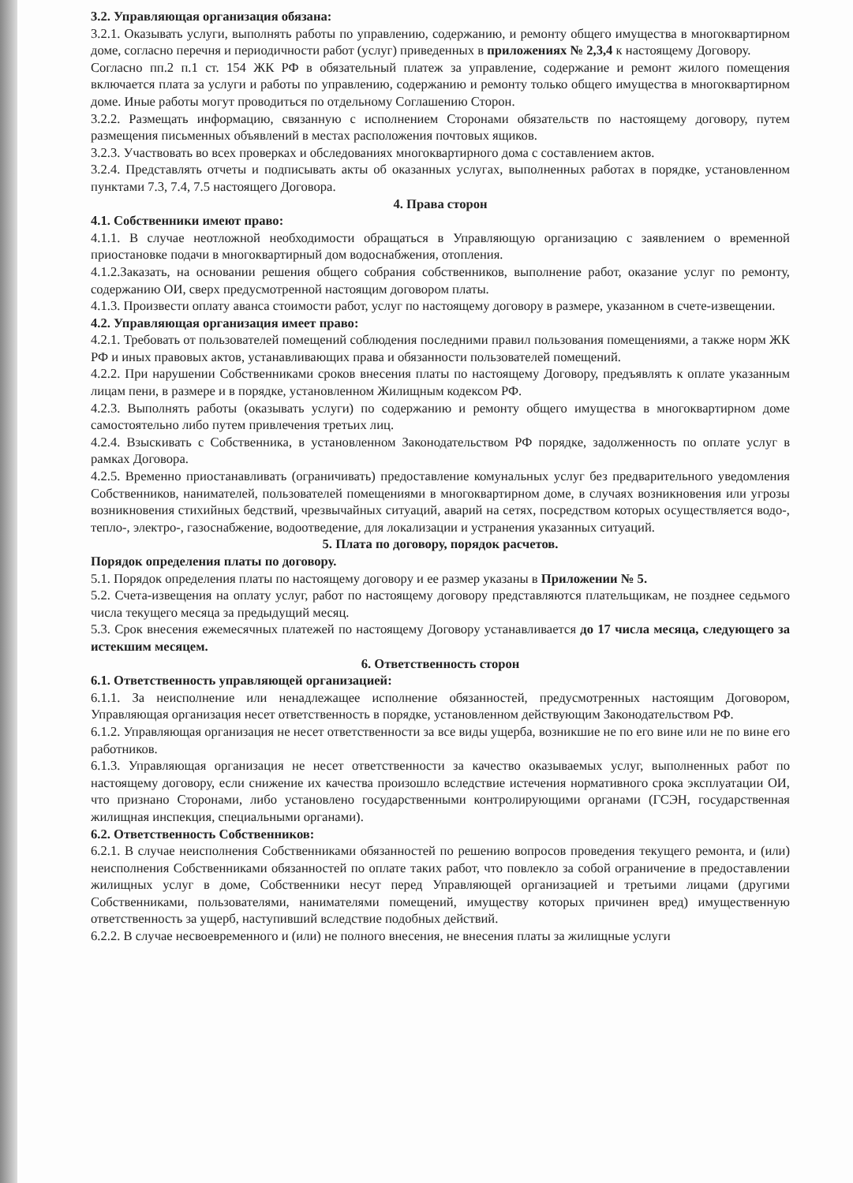3.2. Управляющая организация обязана:
3.2.1. Оказывать услуги, выполнять работы по управлению, содержанию, и ремонту общего имущества в многоквартирном доме, согласно перечня и периодичности работ (услуг) приведенных в приложениях № 2,3,4 к настоящему Договору.
Согласно пп.2 п.1 ст. 154 ЖК РФ в обязательный платеж за управление, содержание и ремонт жилого помещения включается плата за услуги и работы по управлению, содержанию и ремонту только общего имущества в многоквартирном доме. Иные работы могут проводиться по отдельному Соглашению Сторон.
3.2.2. Размещать информацию, связанную с исполнением Сторонами обязательств по настоящему договору, путем размещения письменных объявлений в местах расположения почтовых ящиков.
3.2.3. Участвовать во всех проверках и обследованиях многоквартирного дома с составлением актов.
3.2.4. Представлять отчеты и подписывать акты об оказанных услугах, выполненных работах в порядке, установленном пунктами 7.3, 7.4, 7.5 настоящего Договора.
4. Права сторон
4.1. Собственники имеют право:
4.1.1. В случае неотложной необходимости обращаться в Управляющую организацию с заявлением о временной приостановке подачи в многоквартирный дом водоснабжения, отопления.
4.1.2.Заказать, на основании решения общего собрания собственников, выполнение работ, оказание услуг по ремонту, содержанию ОИ, сверх предусмотренной настоящим договором платы.
4.1.3. Произвести оплату аванса стоимости работ, услуг по настоящему договору в размере, указанном в счете-извещении.
4.2. Управляющая организация имеет право:
4.2.1. Требовать от пользователей помещений соблюдения последними правил пользования помещениями, а также норм ЖК РФ и иных правовых актов, устанавливающих права и обязанности пользователей помещений.
4.2.2. При нарушении Собственниками сроков внесения платы по настоящему Договору, предъявлять к оплате указанным лицам пени, в размере и в порядке, установленном Жилищным кодексом РФ.
4.2.3. Выполнять работы (оказывать услуги) по содержанию и ремонту общего имущества в многоквартирном доме самостоятельно либо путем привлечения третьих лиц.
4.2.4. Взыскивать с Собственника, в установленном Законодательством РФ порядке, задолженность по оплате услуг в рамках Договора.
4.2.5. Временно приостанавливать (ограничивать) предоставление комунальных услуг без предварительного уведомления Собственников, нанимателей, пользователей помещениями в многоквартирном доме, в случаях возникновения или угрозы возникновения стихийных бедствий, чрезвычайных ситуаций, аварий на сетях, посредством которых осуществляется водо-, тепло-, электро-, газоснабжение, водоотведение, для локализации и устранения указанных ситуаций.
5. Плата по договору, порядок расчетов.
Порядок определения платы по договору.
5.1. Порядок определения платы по настоящему договору и ее размер указаны в Приложении № 5.
5.2. Счета-извещения на оплату услуг, работ по настоящему договору представляются плательщикам, не позднее седьмого числа текущего месяца за предыдущий месяц.
5.3. Срок внесения ежемесячных платежей по настоящему Договору устанавливается до 17 числа месяца, следующего за истекшим месяцем.
6. Ответственность сторон
6.1. Ответственность управляющей организацией:
6.1.1. За неисполнение или ненадлежащее исполнение обязанностей, предусмотренных настоящим Договором, Управляющая организация несет ответственность в порядке, установленном действующим Законодательством РФ.
6.1.2. Управляющая организация не несет ответственности за все виды ущерба, возникшие не по его вине или не по вине его работников.
6.1.3. Управляющая организация не несет ответственности за качество оказываемых услуг, выполненных работ по настоящему договору, если снижение их качества произошло вследствие истечения нормативного срока эксплуатации ОИ, что признано Сторонами, либо установлено государственными контролирующими органами (ГСЭН, государственная жилищная инспекция, специальными органами).
6.2. Ответственность Собственников:
6.2.1. В случае неисполнения Собственниками обязанностей по решению вопросов проведения текущего ремонта, и (или) неисполнения Собственниками обязанностей по оплате таких работ, что повлекло за собой ограничение в предоставлении жилищных услуг в доме, Собственники несут перед Управляющей организацией и третьими лицами (другими Собственниками, пользователями, нанимателями помещений, имуществу которых причинен вред) имущественную ответственность за ущерб, наступивший вследствие подобных действий.
6.2.2. В случае несвоевременного и (или) не полного внесения, не внесения платы за жилищные услуги